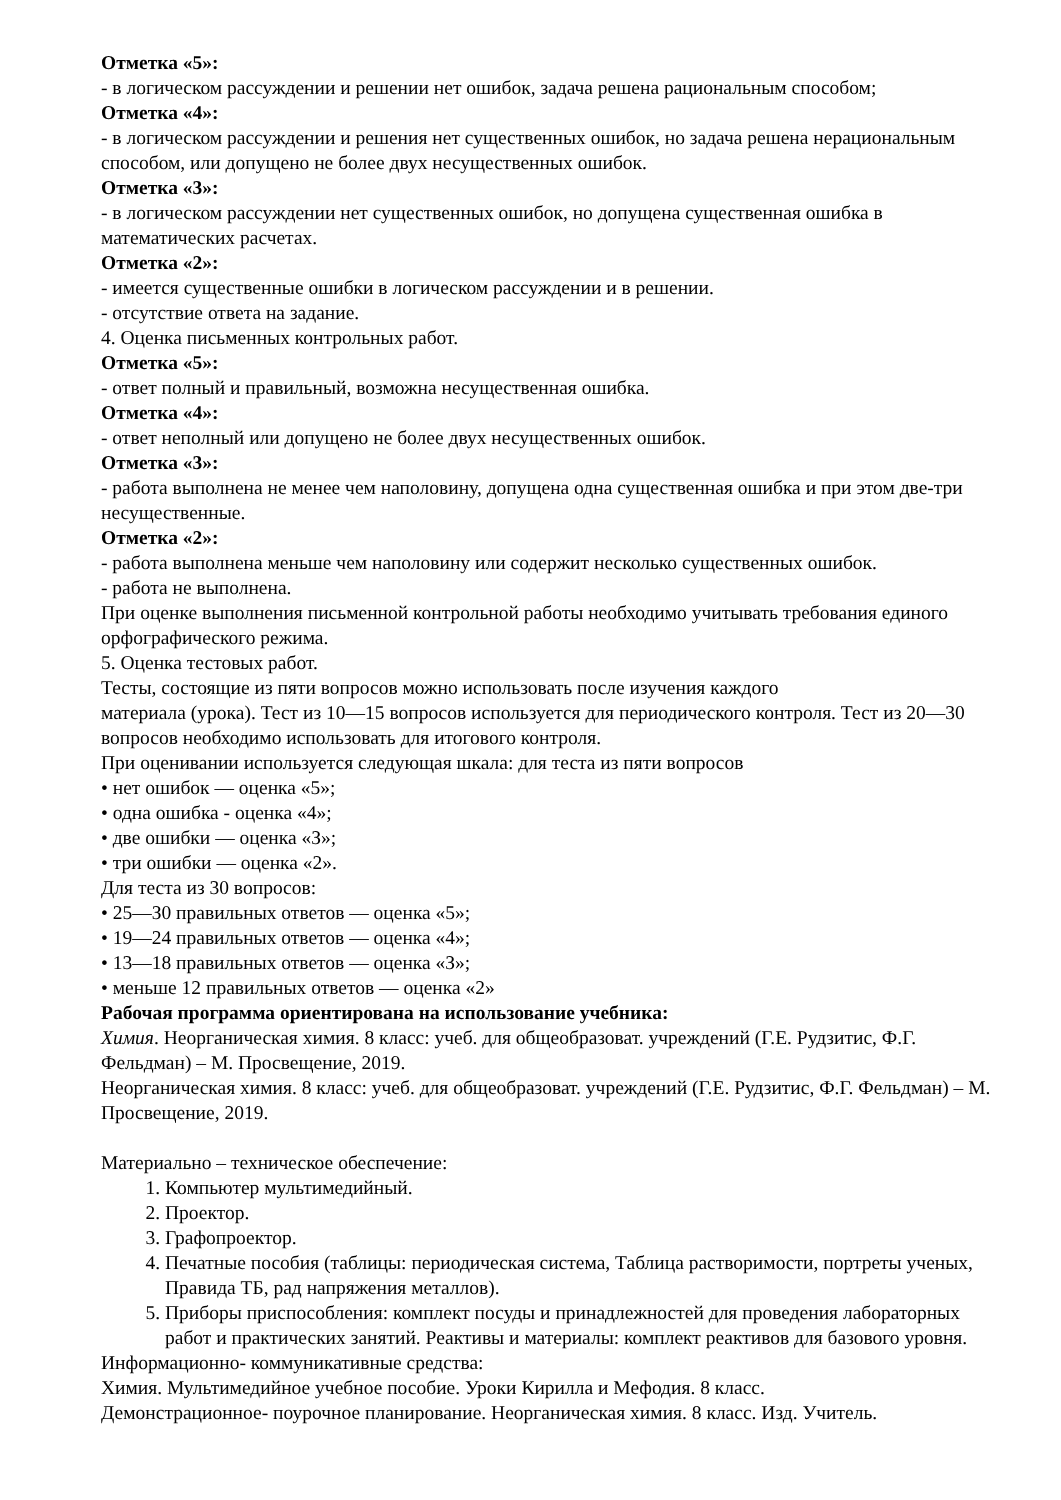Отметка «5»:
- в логическом рассуждении и решении нет ошибок, задача решена рациональным способом;
Отметка «4»:
- в логическом рассуждении и решения нет существенных ошибок, но задача решена нерациональным способом, или допущено не более двух несущественных ошибок.
Отметка «3»:
- в логическом рассуждении нет существенных ошибок, но допущена существенная ошибка в математических расчетах.
Отметка «2»:
- имеется существенные ошибки в логическом рассуждении и в решении.
- отсутствие ответа на задание.
4. Оценка письменных контрольных работ.
Отметка «5»:
- ответ полный и правильный, возможна несущественная ошибка.
Отметка «4»:
- ответ неполный или допущено не более двух несущественных ошибок.
Отметка «3»:
- работа выполнена не менее чем наполовину, допущена одна существенная ошибка и при этом две-три несущественные.
Отметка «2»:
- работа выполнена меньше чем наполовину или содержит несколько существенных ошибок.
- работа не выполнена.
При оценке выполнения письменной контрольной работы необходимо учитывать требования единого орфографического режима.
5. Оценка тестовых работ.
Тесты, состоящие из пяти вопросов можно использовать после изучения каждого
материала (урока). Тест из 10—15 вопросов используется для периодического контроля. Тест из 20—30 вопросов необходимо использовать для итогового контроля.
При оценивании используется следующая шкала: для теста из пяти вопросов
• нет ошибок — оценка «5»;
• одна ошибка - оценка «4»;
• две ошибки — оценка «З»;
• три ошибки — оценка «2».
Для теста из 30 вопросов:
• 25—З0 правильных ответов — оценка «5»;
• 19—24 правильных ответов — оценка «4»;
• 13—18 правильных ответов — оценка «З»;
• меньше 12 правильных ответов — оценка «2»
Рабочая программа ориентирована на использование учебника:
Химия. Неорганическая химия. 8 класс: учеб. для общеобразоват. учреждений (Г.Е. Рудзитис, Ф.Г. Фельдман) – М. Просвещение, 2019.
Неорганическая химия. 8 класс: учеб. для общеобразоват. учреждений (Г.Е. Рудзитис, Ф.Г. Фельдман) – М. Просвещение, 2019.
Материально – техническое обеспечение:
1. Компьютер мультимедийный.
2. Проектор.
3. Графопроектор.
4. Печатные пособия (таблицы: периодическая система, Таблица растворимости, портреты ученых, Правида ТБ, рад напряжения металлов).
5. Приборы приспособления: комплект посуды и принадлежностей для проведения лабораторных работ и практических занятий. Реактивы и материалы: комплект реактивов для базового уровня.
Информационно- коммуникативные средства:
Химия. Мультимедийное учебное пособие. Уроки Кирилла и Мефодия. 8 класс.
Демонстрационное- поурочное планирование. Неорганическая химия. 8 класс. Изд. Учитель.